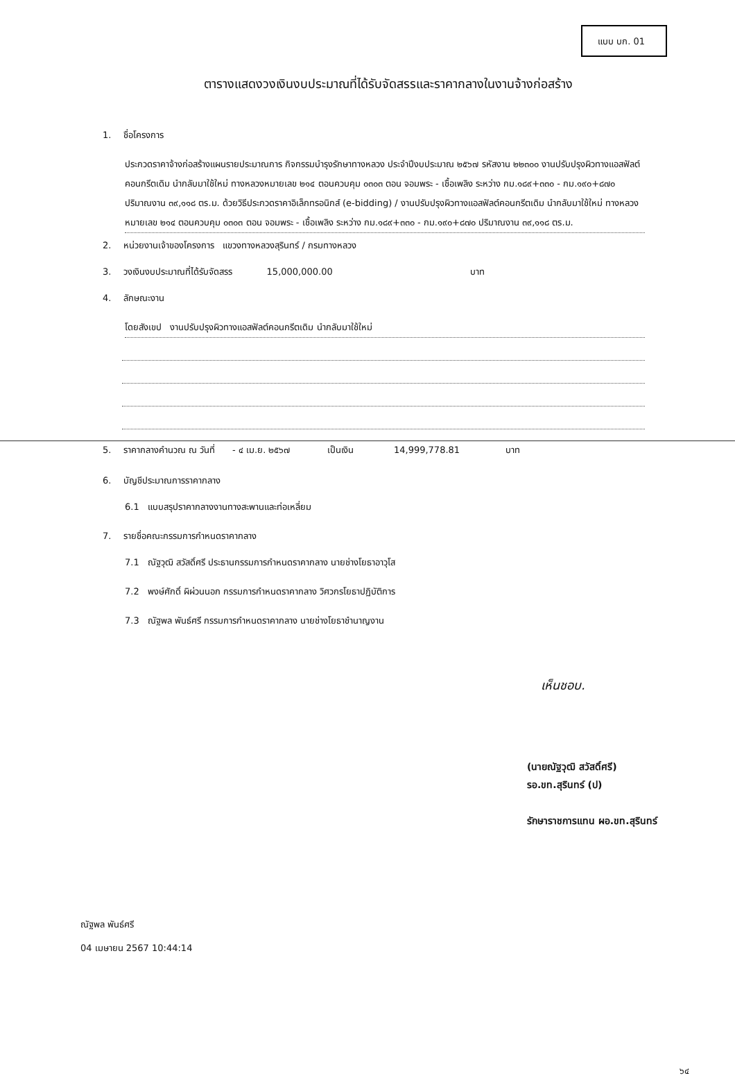แบบ บก. 01
ตารางแสดงวงเงินงบประมาณที่ได้รับจัดสรรและราคากลางในงานจ้างก่อสร้าง
1. ชื่อโครงการ
ประกวดราคาจ้างก่อสร้างแผนรายประมาณการ กิจกรรมบำรุงรักษาทางหลวง ประจำปีงบประมาณ ๒๕๖๗ รหัสงาน ๒๒๓๐๐ งานปรับปรุงผิวทางแอสฟัลต์คอนกรีตเดิม นำกลับมาใช้ใหม่ ทางหลวงหมายเลข ๒๑๔ ตอนควบคุม ๐๓๐๓ ตอน จอมพระ - เชื้อเพลิง ระหว่าง กม.๑๘๙+๓๓๐ - กม.๑๙๐+๘๗๐ ปริมาณงาน ๓๙,๑๑๘ ตร.ม. ด้วยวิธีประกวดราคาอิเล็กทรอนิกส์ (e-bidding) / งานปรับปรุงผิวทางแอสฟัลต์คอนกรีตเดิม นำกลับมาใช้ใหม่ ทางหลวงหมายเลข ๒๑๔ ตอนควบคุม ๐๓๐๓ ตอน จอมพระ - เชื้อเพลิง ระหว่าง กม.๑๘๙+๓๓๐ - กม.๑๙๐+๘๗๐ ปริมาณงาน ๓๙,๑๑๘ ตร.ม.
2. หน่วยงานเจ้าของโครงการ แขวงทางหลวงสุรินทร์ / กรมทางหลวง
3. วงเงินงบประมาณที่ได้รับจัดสรร 15,000,000.00 บาท
4. ลักษณะงาน
โดยสังเขป งานปรับปรุงผิวทางแอสฟัลต์คอนกรีตเดิม นำกลับมาใช้ใหม่
5. ราคากลางคำนวณ ณ วันที่ - ๔ เม.ย. ๒๕๖๗ เป็นเงิน 14,999,778.81 บาท
6. บัญชีประมาณการราคากลาง
6.1 แบบสรุปราคากลางงานทางสะพานและท่อเหลี่ยม
7. รายชื่อคณะกรรมการกำหนดราคากลาง
7.1 ณัฐวุฒิ สวัสดิ์ศรี ประธานกรรมการกำหนดราคากลาง นายช่างโยธาอาวุโส
7.2 พงษ์ศักดิ์ ผิผ่วนนอก กรรมการกำหนดราคากลาง วิศวกรโยธาปฏิบัติการ
7.3 ณัฐพล พันธ์ศรี กรรมการกำหนดราคากลาง นายช่างโยธาชำนาญงาน
เห็นชอบ.
(นายณัฐวุฒิ สวัสดิ์ศรี)
รอ.ขท.สุรินทร์ (ป)
รักษาราชการแทน ผอ.ขท.สุรินทร์
ณัฐพล พันธ์ศรี
04 เมษายน 2567 10:44:14
๖๔